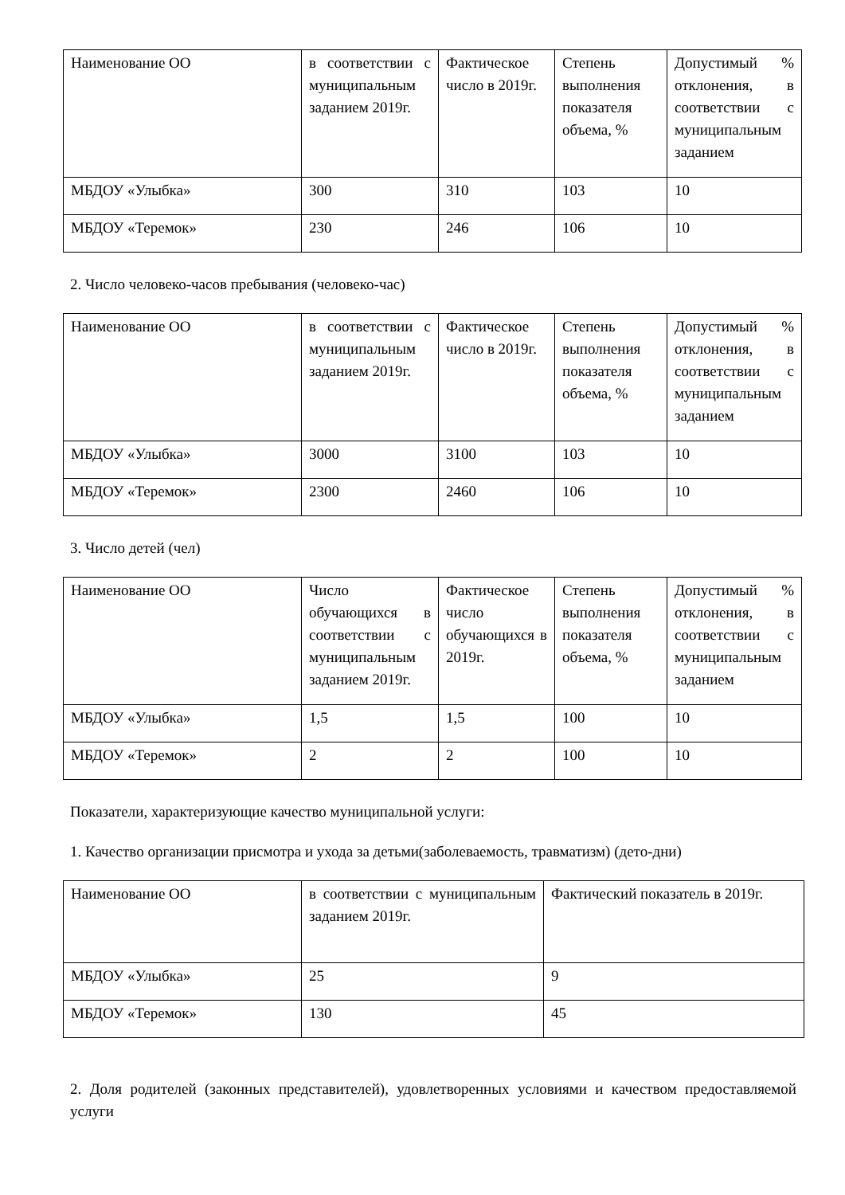| Наименование ОО | в соответствии с муниципальным заданием 2019г. | Фактическое число в 2019г. | Степень выполнения показателя объема, % | Допустимый % отклонения, в соответствии с муниципальным заданием |
| МБДОУ «Улыбка» | 300 | 310 | 103 | 10 |
| МБДОУ «Теремок» | 230 | 246 | 106 | 10 |
2. Число человеко-часов пребывания (человеко-час)
| Наименование ОО | в соответствии с муниципальным заданием 2019г. | Фактическое число в 2019г. | Степень выполнения показателя объема, % | Допустимый % отклонения, в соответствии с муниципальным заданием |
| МБДОУ «Улыбка» | 3000 | 3100 | 103 | 10 |
| МБДОУ «Теремок» | 2300 | 2460 | 106 | 10 |
3. Число детей (чел)
| Наименование ОО | Число обучающихся в соответствии с муниципальным заданием 2019г. | Фактическое число обучающихся в 2019г. | Степень выполнения показателя объема, % | Допустимый % отклонения, в соответствии с муниципальным заданием |
| МБДОУ «Улыбка» | 1,5 | 1,5 | 100 | 10 |
| МБДОУ «Теремок» | 2 | 2 | 100 | 10 |
Показатели, характеризующие качество муниципальной услуги:
1. Качество организации присмотра и ухода за детьми(заболеваемость, травматизм) (дето-дни)
| Наименование ОО | в соответствии с муниципальным заданием 2019г. | Фактический показатель в 2019г. |
| МБДОУ «Улыбка» | 25 | 9 |
| МБДОУ «Теремок» | 130 | 45 |
2. Доля родителей (законных представителей), удовлетворенных условиями и качеством предоставляемой услуги